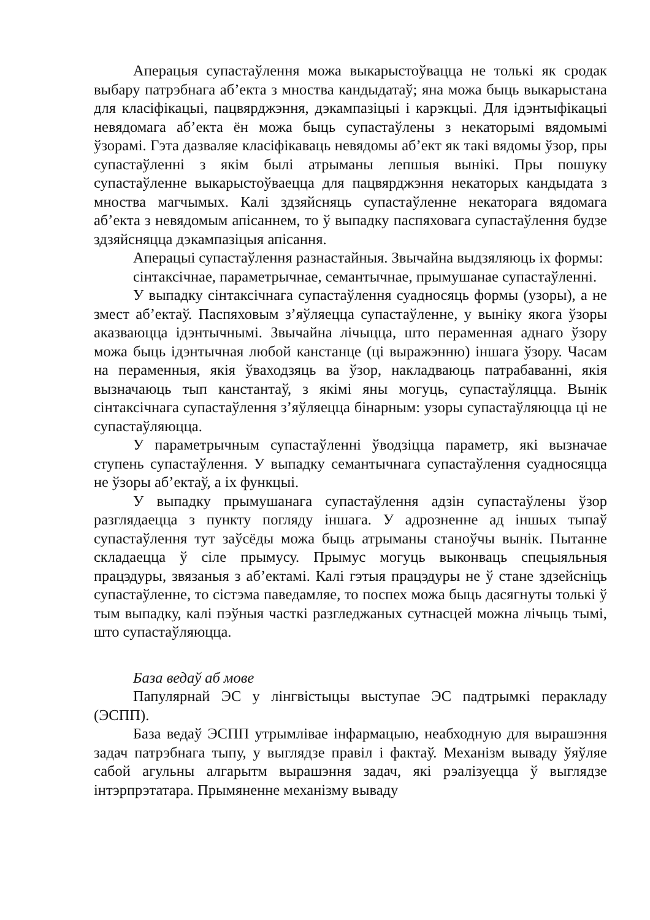Аперацыя супастаўлення можа выкарыстоўвацца не толькі як сродак выбару патрэбнага аб’екта з мноства кандыдатаў; яна можа быць выкарыстана для класіфікацыі, пацвярджэння, дэкампазіцыі і карэкцыі. Для ідэнтыфікацыі невядомага аб’екта ён можа быць супастаўлены з некаторымі вядомымі ўзорамі. Гэта дазваляе класіфікаваць невядомы аб’ект як такі вядомы ўзор, пры супастаўленні з якім былі атрыманы лепшыя вынікі. Пры пошуку супастаўленне выкарыстоўваецца для пацвярджэння некаторых кандыдата з мноства магчымых. Калі здзяйсняць супастаўленне некаторага вядомага аб’екта з невядомым апісаннем, то ў выпадку паспяховага супастаўлення будзе здзяйсняцца дэкампазіцыя апісання.
Аперацыі супастаўлення разнастайныя. Звычайна выдзяляюць іх формы:
сінтаксічнае, параметрычнае, семантычнае, прымушанае супастаўленні.
У выпадку сінтаксічнага супастаўлення суадносяць формы (узоры), а не змест аб’ектаў. Паспяховым з’яўляецца супастаўленне, у выніку якога ўзоры аказваюцца ідэнтычнымі. Звычайна лічыцца, што пераменная аднаго ўзору можа быць ідэнтычная любой канстанце (ці выражэнню) іншага ўзору. Часам на пераменныя, якія ўваходзяць ва ўзор, накладваюць патрабаванні, якія вызначаюць тып канстантаў, з якімі яны могуць, супастаўляцца. Вынік сінтаксічнага супастаўлення з’яўляецца бінарным: узоры супастаўляюцца ці не супастаўляюцца.
У параметрычным супастаўленні ўводзіцца параметр, які вызначае ступень супастаўлення. У выпадку семантычнага супастаўлення суадносяцца не ўзоры аб’ектаў, а іх функцыі.
У выпадку прымушанага супастаўлення адзін супастаўлены ўзор разглядаецца з пункту погляду іншага. У адрозненне ад іншых тыпаў супастаўлення тут заўсёды можа быць атрыманы станоўчы вынік. Пытанне складаецца ў сіле прымусу. Прымус могуць выконваць спецыяльныя працэдуры, звязаныя з аб’ектамі. Калі гэтыя працэдуры не ў стане здзейсніць супастаўленне, то сістэма паведамляе, то поспех можа быць дасягнуты толькі ў тым выпадку, калі пэўныя часткі разгледжаных сутнасцей можна лічыць тымі, што супастаўляюцца.
База ведаў аб мове
Папулярнай ЭС у лінгвістыцы выступае ЭС падтрымкі перакладу (ЭСПП).
База ведаў ЭСПП утрымлівае інфармацыю, неабходную для вырашэння задач патрэбнага тыпу, у выглядзе правіл і фактаў. Механізм вываду ўяўляе сабой агульны алгарытм вырашэння задач, які рэалізуецца ў выглядзе інтэрпрэтатара. Прымяненне механізму вываду